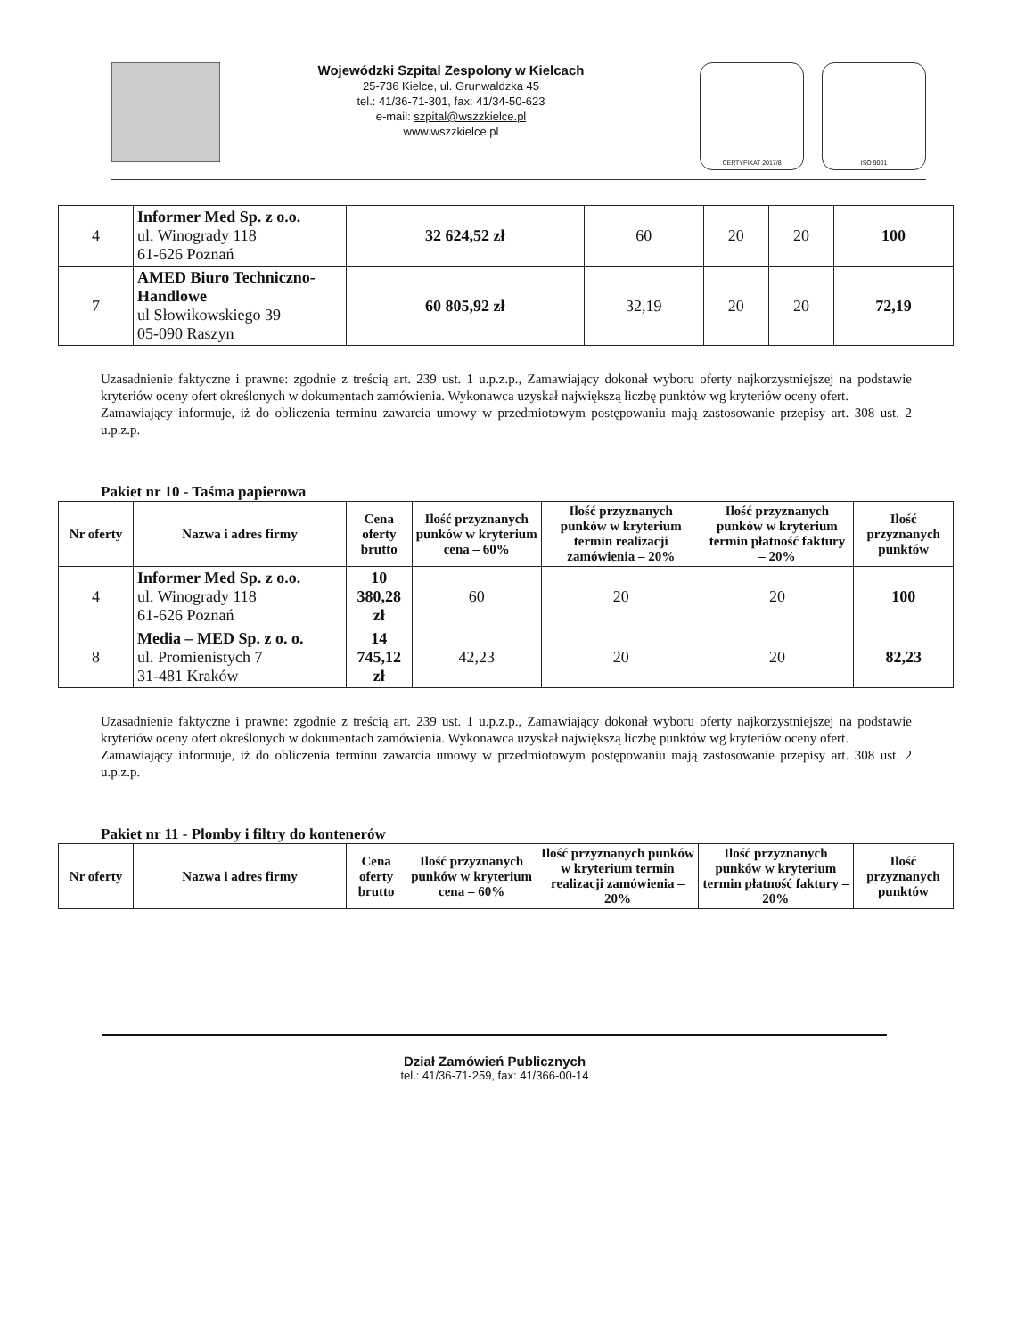Wojewódzki Szpital Zespolony w Kielcach
25-736 Kielce, ul. Grunwaldzka 45
tel.: 41/36-71-301, fax: 41/34-50-623
e-mail: szpital@wszzkielce.pl
www.wszzkielce.pl
CERTYFIKAT 2017/8 ISO 9001
| 4 | Informer Med Sp. z o.o. ul. Winogrady 118 61-626 Poznań | 32 624,52 zł | 60 | 20 | 20 | 100 |
| 7 | AMED Biuro Techniczno-Handlowe ul Słowikowskiego 39 05-090 Raszyn | 60 805,92 zł | 32,19 | 20 | 20 | 72,19 |
Uzasadnienie faktyczne i prawne: zgodnie z treścią art. 239 ust. 1 u.p.z.p., Zamawiający dokonał wyboru oferty najkorzystniejszej na podstawie kryteriów oceny ofert określonych w dokumentach zamówienia. Wykonawca uzyskał największą liczbę punktów wg kryteriów oceny ofert.
Zamawiający informuje, iż do obliczenia terminu zawarcia umowy w przedmiotowym postępowaniu mają zastosowanie przepisy art. 308 ust. 2 u.p.z.p.
Pakiet nr 10 - Taśma papierowa
| Nr oferty | Nazwa i adres firmy | Cena oferty brutto | Ilość przyznanych punków w kryterium cena – 60% | Ilość przyznanych punków w kryterium termin realizacji zamówienia – 20% | Ilość przyznanych punków w kryterium termin płatność faktury – 20% | Ilość przyznanych punktów |
| --- | --- | --- | --- | --- | --- | --- |
| 4 | Informer Med Sp. z o.o. ul. Winogrady 118 61-626 Poznań | 10 380,28 zł | 60 | 20 | 20 | 100 |
| 8 | Media – MED Sp. z o. o. ul. Promienistych 7 31-481 Kraków | 14 745,12 zł | 42,23 | 20 | 20 | 82,23 |
Uzasadnienie faktyczne i prawne: zgodnie z treścią art. 239 ust. 1 u.p.z.p., Zamawiający dokonał wyboru oferty najkorzystniejszej na podstawie kryteriów oceny ofert określonych w dokumentach zamówienia. Wykonawca uzyskał największą liczbę punktów wg kryteriów oceny ofert.
Zamawiający informuje, iż do obliczenia terminu zawarcia umowy w przedmiotowym postępowaniu mają zastosowanie przepisy art. 308 ust. 2 u.p.z.p.
Pakiet nr 11 - Plomby i filtry do kontenerów
| Nr oferty | Nazwa i adres firmy | Cena oferty brutto | Ilość przyznanych punków w kryterium cena – 60% | Ilość przyznanych punków w kryterium termin realizacji zamówienia – 20% | Ilość przyznanych punków w kryterium termin płatność faktury – 20% | Ilość przyznanych punktów |
| --- | --- | --- | --- | --- | --- | --- |
Dział Zamówień Publicznych
tel.: 41/36-71-259, fax: 41/366-00-14